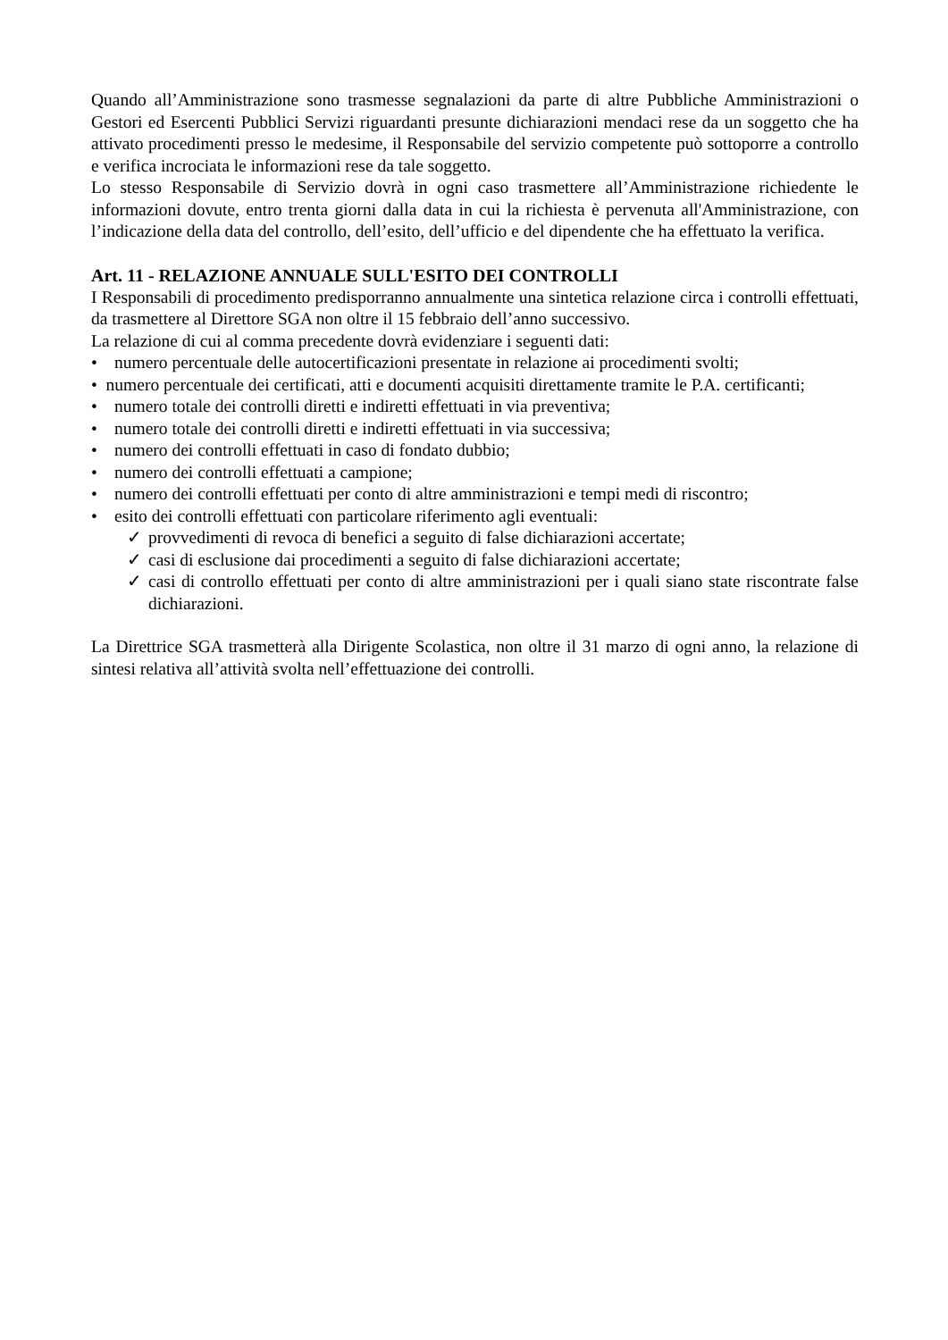Quando all’Amministrazione sono trasmesse segnalazioni da parte di altre Pubbliche Amministrazioni o Gestori ed Esercenti Pubblici Servizi riguardanti presunte dichiarazioni mendaci rese da un soggetto che ha attivato procedimenti presso le medesime, il Responsabile del servizio competente può sottoporre a controllo e verifica incrociata le informazioni rese da tale soggetto.
Lo stesso Responsabile di Servizio dovrà in ogni caso trasmettere all’Amministrazione richiedente le informazioni dovute, entro trenta giorni dalla data in cui la richiesta è pervenuta all'Amministrazione, con l’indicazione della data del controllo, dell’esito, dell’ufficio e del dipendente che ha effettuato la verifica.
Art. 11 - RELAZIONE ANNUALE SULL'ESITO DEI CONTROLLI
I Responsabili di procedimento predisporranno annualmente una sintetica relazione circa i controlli effettuati, da trasmettere al Direttore SGA non oltre il 15 febbraio dell’anno successivo.
La relazione di cui al comma precedente dovrà evidenziare i seguenti dati:
• numero percentuale delle autocertificazioni presentate in relazione ai procedimenti svolti;
• numero percentuale dei certificati, atti e documenti acquisiti direttamente tramite le P.A. certificanti;
• numero totale dei controlli diretti e indiretti effettuati in via preventiva;
• numero totale dei controlli diretti e indiretti effettuati in via successiva;
• numero dei controlli effettuati in caso di fondato dubbio;
• numero dei controlli effettuati a campione;
• numero dei controlli effettuati per conto di altre amministrazioni e tempi medi di riscontro;
• esito dei controlli effettuati con particolare riferimento agli eventuali:
✓ provvedimenti di revoca di benefici a seguito di false dichiarazioni accertate;
✓ casi di esclusione dai procedimenti a seguito di false dichiarazioni accertate;
✓ casi di controllo effettuati per conto di altre amministrazioni per i quali siano state riscontrate false dichiarazioni.
La Direttrice SGA trasmetterà alla Dirigente Scolastica, non oltre il 31 marzo di ogni anno, la relazione di sintesi relativa all’attività svolta nell’effettuazione dei controlli.